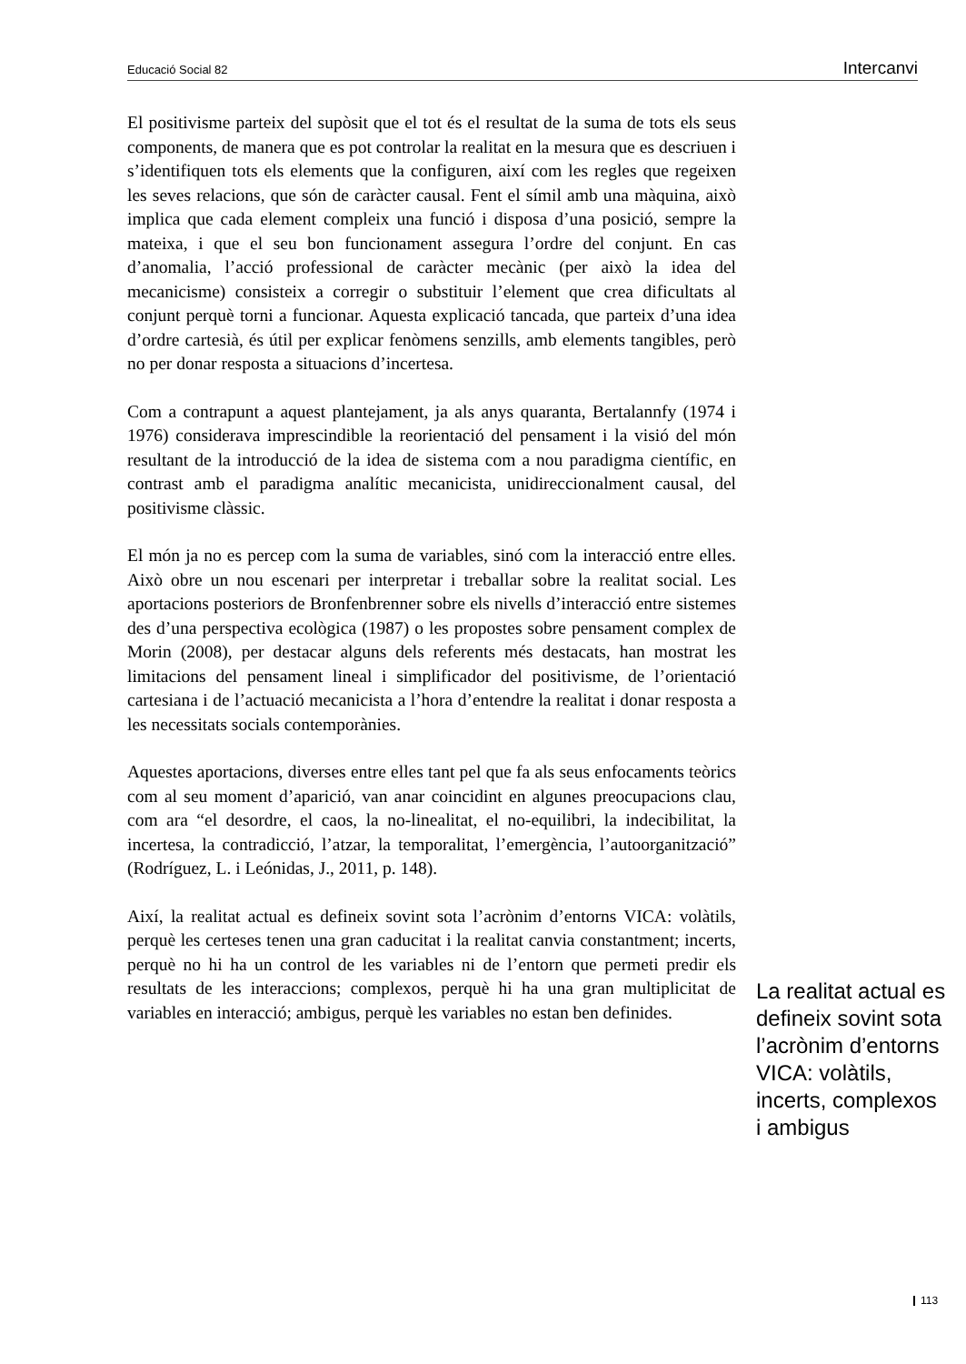Educació Social 82 Intercanvi
El positivisme parteix del supòsit que el tot és el resultat de la suma de tots els seus components, de manera que es pot controlar la realitat en la mesura que es descriuen i s’identifiquen tots els elements que la configuren, així com les regles que regeixen les seves relacions, que són de caràcter causal. Fent el símil amb una màquina, això implica que cada element compleix una funció i disposa d’una posició, sempre la mateixa, i que el seu bon funcionament assegura l’ordre del conjunt. En cas d’anomalia, l’acció professional de caràcter mecànic (per això la idea del mecanicisme) consisteix a corregir o substituir l’element que crea dificultats al conjunt perquè torni a funcionar. Aquesta explicació tancada, que parteix d’una idea d’ordre cartesià, és útil per explicar fenòmens senzills, amb elements tangibles, però no per donar resposta a situacions d’incertesa.
Com a contrapunt a aquest plantejament, ja als anys quaranta, Bertalannfy (1974 i 1976) considerava imprescindible la reorientació del pensament i la visió del món resultant de la introducció de la idea de sistema com a nou paradigma científic, en contrast amb el paradigma analític mecanicista, unidireccionalment causal, del positivisme clàssic.
El món ja no es percep com la suma de variables, sinó com la interacció entre elles. Això obre un nou escenari per interpretar i treballar sobre la realitat social. Les aportacions posteriors de Bronfenbrenner sobre els nivells d’interacció entre sistemes des d’una perspectiva ecològica (1987) o les propostes sobre pensament complex de Morin (2008), per destacar alguns dels referents més destacats, han mostrat les limitacions del pensament lineal i simplificador del positivisme, de l’orientació cartesiana i de l’actuació mecanicista a l’hora d’entendre la realitat i donar resposta a les necessitats socials contemporànies.
Aquestes aportacions, diverses entre elles tant pel que fa als seus enfocaments teòrics com al seu moment d’aparició, van anar coincidint en algunes preocupacions clau, com ara “el desordre, el caos, la no-linealitat, el no-equilibri, la indecibilitat, la incertesa, la contradicció, l’atzar, la temporalitat, l’emergència, l’autoorganització” (Rodríguez, L. i Leónidas, J., 2011, p. 148).
Així, la realitat actual es defineix sovint sota l’acrònim d’entorns VICA: volàtils, perquè les certeses tenen una gran caducitat i la realitat canvia constantment; incerts, perquè no hi ha un control de les variables ni de l’entorn que permeti predir els resultats de les interaccions; complexos, perquè hi ha una gran multiplicitat de variables en interacció; ambigus, perquè les variables no estan ben definides.
La realitat actual es defineix sovint sota l’acrònim d’entorns VICA: volàtils, incerts, complexos i ambigus
113